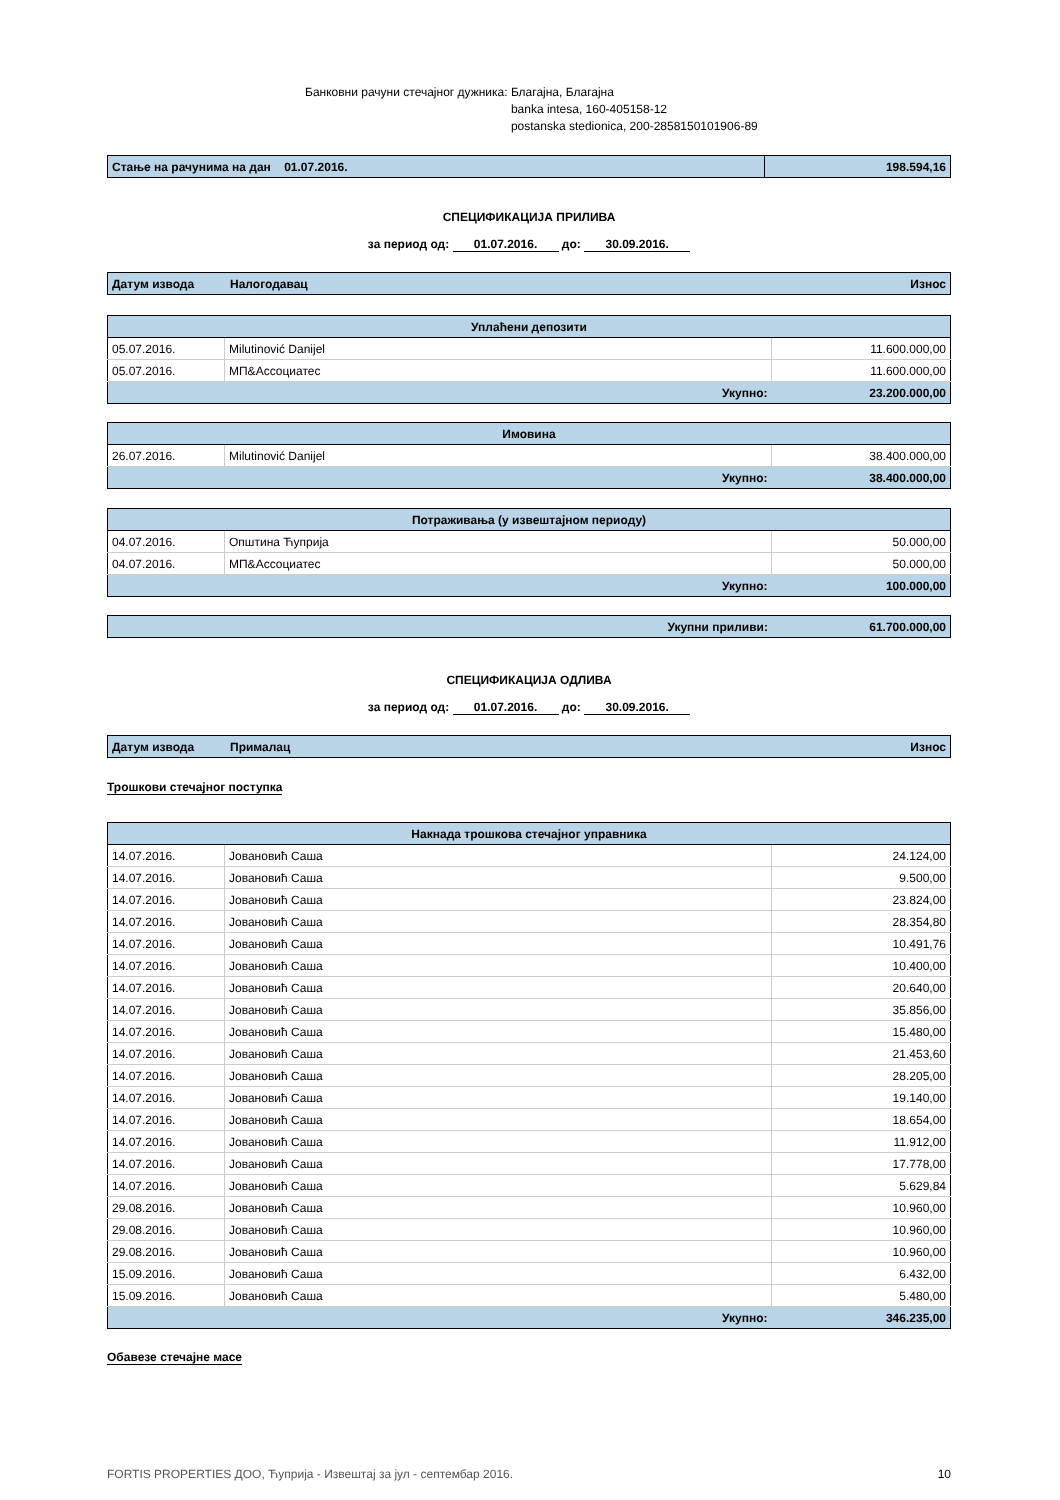Банковни рачуни стечајног дужника: Благајна, Благајна
banka intesa, 160-405158-12
postanska stedionica, 200-2858150101906-89
| Стање на рачунима на дан 01.07.2016. | 198.594,16 |
СПЕЦИФИКАЦИЈА ПРИЛИВА
за период од: 01.07.2016. до: 30.09.2016.
| Датум извода | Налогодавац | Износ |
| Уплаћени депозити | | |
| 05.07.2016. | Milutinović Danijel | 11.600.000,00 |
| 05.07.2016. | МП&Ассоциатес | 11.600.000,00 |
| Укупно: | | 23.200.000,00 |
| Имовина | | |
| 26.07.2016. | Milutinović Danijel | 38.400.000,00 |
| Укупно: | | 38.400.000,00 |
| Потраживања (у извештајном периоду) | | |
| 04.07.2016. | Општина Ћуприја | 50.000,00 |
| 04.07.2016. | МП&Ассоциатес | 50.000,00 |
| Укупно: | | 100.000,00 |
| Укупни приливи: | 61.700.000,00 |
СПЕЦИФИКАЦИЈА ОДЛИВА
за период од: 01.07.2016. до: 30.09.2016.
| Датум извода | Прималац | Износ |
Трошкови стечајног поступка
| Накнада трошкова стечајног управника | | |
| 14.07.2016. | Јовановић Саша | 24.124,00 |
| 14.07.2016. | Јовановић Саша | 9.500,00 |
| 14.07.2016. | Јовановић Саша | 23.824,00 |
| 14.07.2016. | Јовановић Саша | 28.354,80 |
| 14.07.2016. | Јовановић Саша | 10.491,76 |
| 14.07.2016. | Јовановић Саша | 10.400,00 |
| 14.07.2016. | Јовановић Саша | 20.640,00 |
| 14.07.2016. | Јовановић Саша | 35.856,00 |
| 14.07.2016. | Јовановић Саша | 15.480,00 |
| 14.07.2016. | Јовановић Саша | 21.453,60 |
| 14.07.2016. | Јовановић Саша | 28.205,00 |
| 14.07.2016. | Јовановић Саша | 19.140,00 |
| 14.07.2016. | Јовановић Саша | 18.654,00 |
| 14.07.2016. | Јовановић Саша | 11.912,00 |
| 14.07.2016. | Јовановић Саша | 17.778,00 |
| 14.07.2016. | Јовановић Саша | 5.629,84 |
| 29.08.2016. | Јовановић Саша | 10.960,00 |
| 29.08.2016. | Јовановић Саша | 10.960,00 |
| 29.08.2016. | Јовановић Саша | 10.960,00 |
| 15.09.2016. | Јовановић Саша | 6.432,00 |
| 15.09.2016. | Јовановић Саша | 5.480,00 |
| Укупно: | | 346.235,00 |
Обавезе стечајне масе
FORTIS PROPERTIES ДОО, Ћуприја - Извештај за јул - септембар 2016. 10